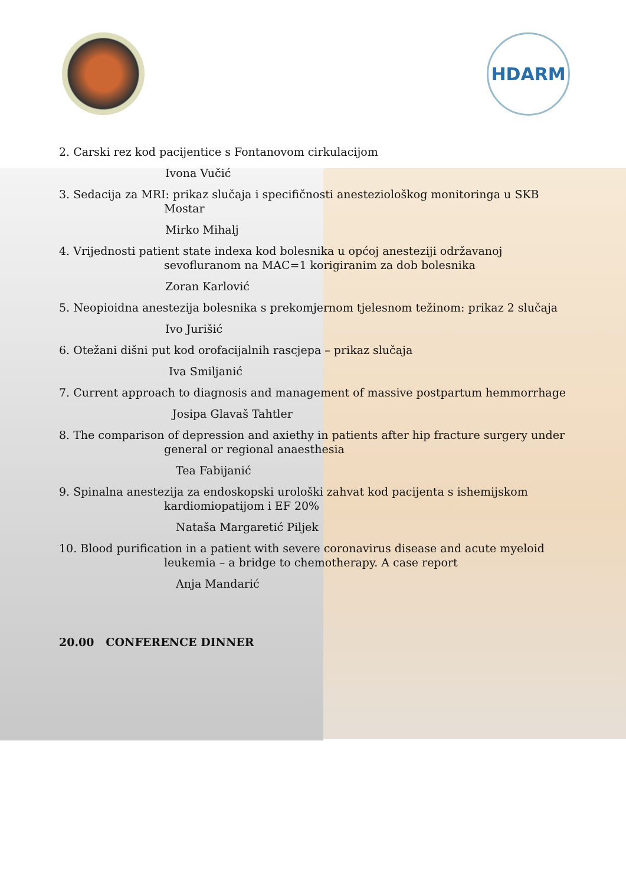HDARM
2. Carski rez kod pacijentice s Fontanovom cirkulacijom
Ivona Vučić
3. Sedacija za MRI: prikaz slučaja i specifičnosti anesteziološkog monitoringa u SKB Mostar
Mirko Mihalj
4. Vrijednosti patient state indexa kod bolesnika u općoj anesteziji održavanoj sevofluranom na MAC=1 korigiranim za dob bolesnika
Zoran Karlović
5. Neopioidna anestezija bolesnika s prekomjernom tjelesnom težinom: prikaz 2 slučaja
Ivo Jurišić
6. Otežani dišni put kod orofacijalnih rascjepa – prikaz slučaja
Iva Smiljanić
7. Current approach to diagnosis and management of massive postpartum hemmorrhage
Josipa Glavaš Tahtler
8. The comparison of depression and axiethy in patients after hip fracture surgery under general or regional anaesthesia
Tea Fabijanić
9. Spinalna anestezija za endoskopski urološki zahvat kod pacijenta s ishemijskom kardiomiopatijom i EF 20%
Nataša Margaretić Piljek
10. Blood purification in a patient with severe coronavirus disease and acute myeloid leukemia – a bridge to chemotherapy. A case report
Anja Mandarić
20.00 CONFERENCE DINNER